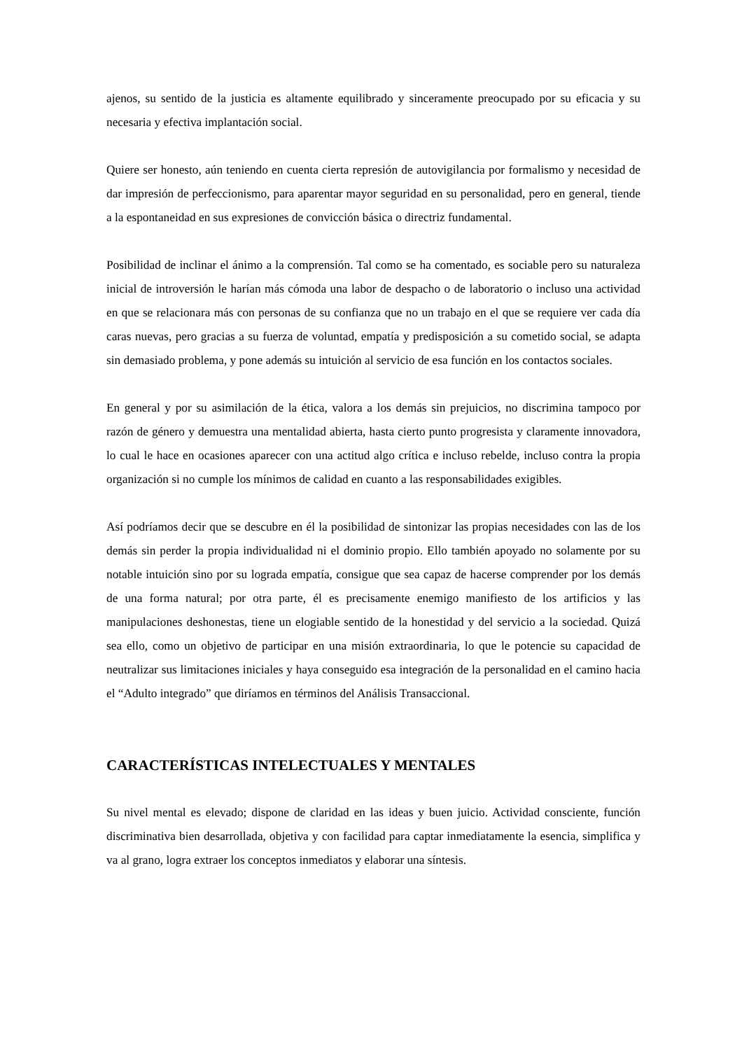ajenos, su sentido de la justicia es altamente equilibrado y sinceramente preocupado por su eficacia y su necesaria y efectiva implantación social.
Quiere ser honesto, aún teniendo en cuenta cierta represión de autovigilancia por formalismo y necesidad de dar impresión de perfeccionismo, para aparentar mayor seguridad en su personalidad, pero en general, tiende a la espontaneidad en sus expresiones de convicción básica o directriz fundamental.
Posibilidad de inclinar el ánimo a la comprensión. Tal como se ha comentado, es sociable pero su naturaleza inicial de introversión le harían más cómoda una labor de despacho o de laboratorio o incluso una actividad en que se relacionara más con personas de su confianza que no un trabajo en el que se requiere ver cada día caras nuevas, pero gracias a su fuerza de voluntad, empatía y predisposición a su cometido social, se adapta sin demasiado problema, y pone además su intuición al servicio de esa función en los contactos sociales.
En general y por su asimilación de la ética, valora a los demás sin prejuicios, no discrimina tampoco por razón de género y demuestra una mentalidad abierta, hasta cierto punto progresista y claramente innovadora, lo cual le hace en ocasiones aparecer con una actitud algo crítica e incluso rebelde, incluso contra la propia organización si no cumple los mínimos de calidad en cuanto a las responsabilidades exigibles.
Así podríamos decir que se descubre en él la posibilidad de sintonizar las propias necesidades con las de los demás sin perder la propia individualidad ni el dominio propio. Ello también apoyado no solamente por su notable intuición sino por su lograda empatía, consigue que sea capaz de hacerse comprender por los demás de una forma natural; por otra parte, él es precisamente enemigo manifiesto de los artificios y las manipulaciones deshonestas, tiene un elogiable sentido de la honestidad y del servicio a la sociedad. Quizá sea ello, como un objetivo de participar en una misión extraordinaria, lo que le potencie su capacidad de neutralizar sus limitaciones iniciales y haya conseguido esa integración de la personalidad en el camino hacia el “Adulto integrado” que diríamos en términos del Análisis Transaccional.
CARACTERÍSTICAS INTELECTUALES Y MENTALES
Su nivel mental es elevado; dispone de claridad en las ideas y buen juicio. Actividad consciente, función discriminativa bien desarrollada, objetiva y con facilidad para captar inmediatamente la esencia, simplifica y va al grano, logra extraer los conceptos inmediatos y elaborar una síntesis.